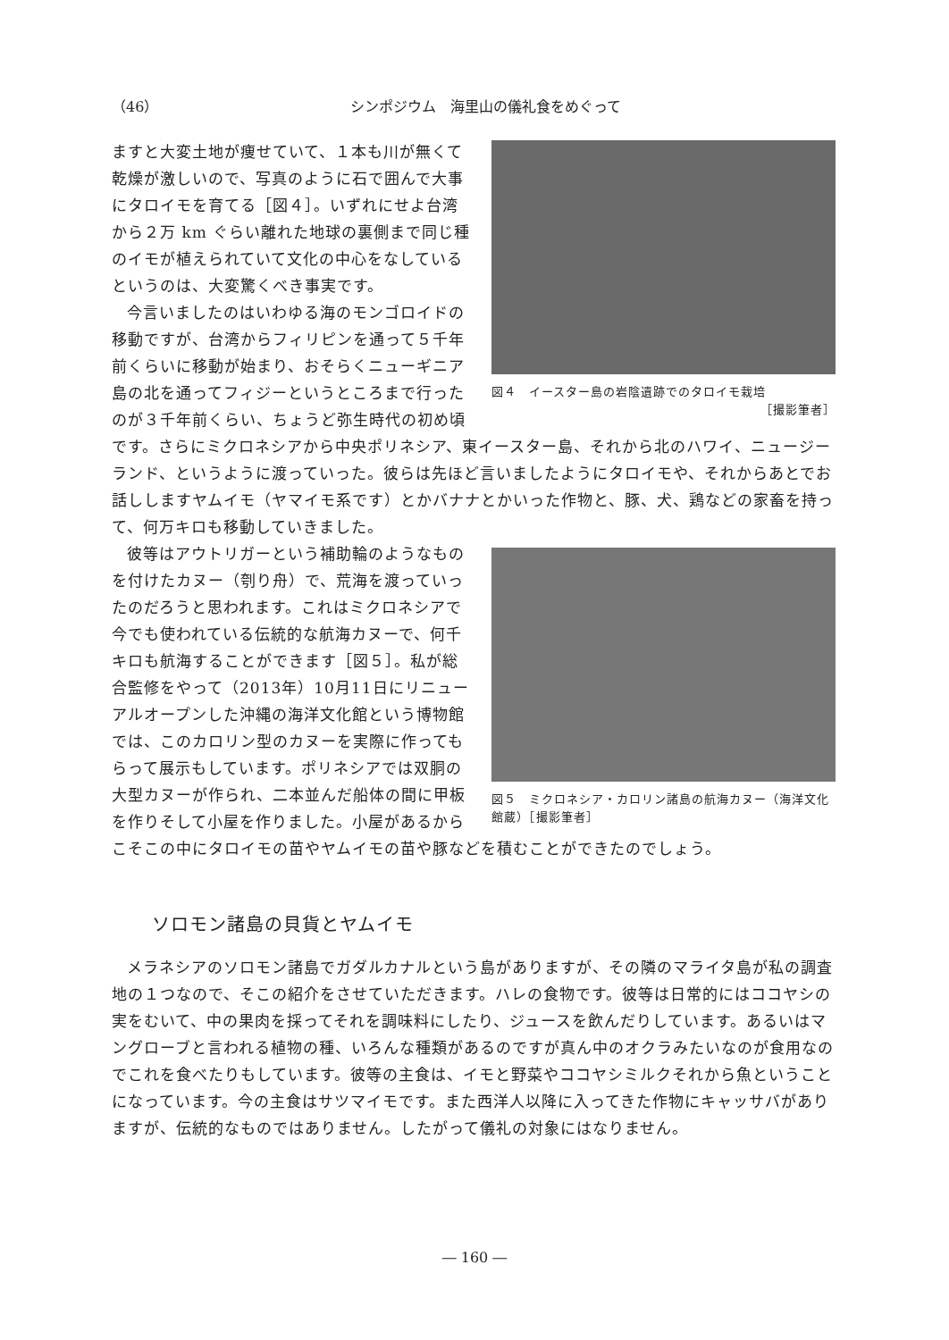（46） シンポジウム　海里山の儀礼食をめぐって
図４　イースター島の岩陰遺跡でのタロイモ栽培
［撮影筆者］
ますと大変土地が痩せていて、１本も川が無くて乾燥が激しいので、写真のように石で囲んで大事にタロイモを育てる［図４］。いずれにせよ台湾から２万 km ぐらい離れた地球の裏側まで同じ種のイモが植えられていて文化の中心をなしているというのは、大変驚くべき事実です。
今言いましたのはいわゆる海のモンゴロイドの移動ですが、台湾からフィリピンを通って５千年前くらいに移動が始まり、おそらくニューギニア島の北を通ってフィジーというところまで行ったのが３千年前くらい、ちょうど弥生時代の初め頃です。さらにミクロネシアから中央ポリネシア、東イースター島、それから北のハワイ、ニュージーランド、というように渡っていった。彼らは先ほど言いましたようにタロイモや、それからあとでお話ししますヤムイモ（ヤマイモ系です）とかバナナとかいった作物と、豚、犬、鶏などの家畜を持って、何万キロも移動していきました。
図５　ミクロネシア・カロリン諸島の航海カヌー（海洋文化館蔵）［撮影筆者］
彼等はアウトリガーという補助輪のようなものを付けたカヌー（刳り舟）で、荒海を渡っていったのだろうと思われます。これはミクロネシアで今でも使われている伝統的な航海カヌーで、何千キロも航海することができます［図５］。私が総合監修をやって（2013年）10月11日にリニューアルオープンした沖縄の海洋文化館という博物館では、このカロリン型のカヌーを実際に作ってもらって展示もしています。ポリネシアでは双胴の大型カヌーが作られ、二本並んだ船体の間に甲板を作りそして小屋を作りました。小屋があるからこそこの中にタロイモの苗やヤムイモの苗や豚などを積むことができたのでしょう。
ソロモン諸島の貝貨とヤムイモ
メラネシアのソロモン諸島でガダルカナルという島がありますが、その隣のマライタ島が私の調査地の１つなので、そこの紹介をさせていただきます。ハレの食物です。彼等は日常的にはココヤシの実をむいて、中の果肉を採ってそれを調味料にしたり、ジュースを飲んだりしています。あるいはマングローブと言われる植物の種、いろんな種類があるのですが真ん中のオクラみたいなのが食用なのでこれを食べたりもしています。彼等の主食は、イモと野菜やココヤシミルクそれから魚ということになっています。今の主食はサツマイモです。また西洋人以降に入ってきた作物にキャッサバがありますが、伝統的なものではありません。したがって儀礼の対象にはなりません。
― 160 ―